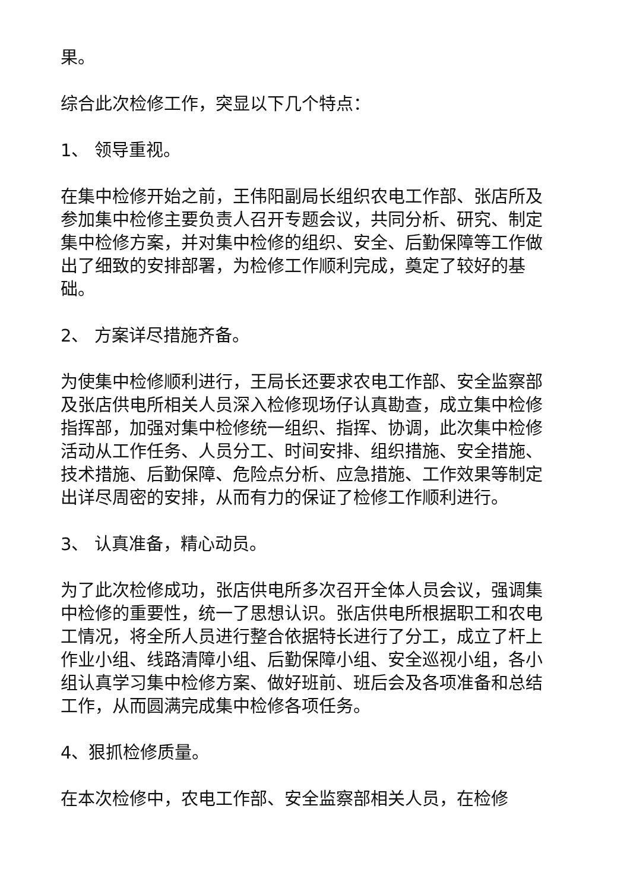果。
综合此次检修工作，突显以下几个特点：
1、 领导重视。
在集中检修开始之前，王伟阳副局长组织农电工作部、张店所及参加集中检修主要负责人召开专题会议，共同分析、研究、制定集中检修方案，并对集中检修的组织、安全、后勤保障等工作做出了细致的安排部署，为检修工作顺利完成，奠定了较好的基础。
2、 方案详尽措施齐备。
为使集中检修顺利进行，王局长还要求农电工作部、安全监察部及张店供电所相关人员深入检修现场仔认真勘查，成立集中检修指挥部，加强对集中检修统一组织、指挥、协调，此次集中检修活动从工作任务、人员分工、时间安排、组织措施、安全措施、技术措施、后勤保障、危险点分析、应急措施、工作效果等制定出详尽周密的安排，从而有力的保证了检修工作顺利进行。
3、 认真准备，精心动员。
为了此次检修成功，张店供电所多次召开全体人员会议，强调集中检修的重要性，统一了思想认识。张店供电所根据职工和农电工情况，将全所人员进行整合依据特长进行了分工，成立了杆上作业小组、线路清障小组、后勤保障小组、安全巡视小组，各小组认真学习集中检修方案、做好班前、班后会及各项准备和总结工作，从而圆满完成集中检修各项任务。
4、狠抓检修质量。
在本次检修中，农电工作部、安全监察部相关人员，在检修